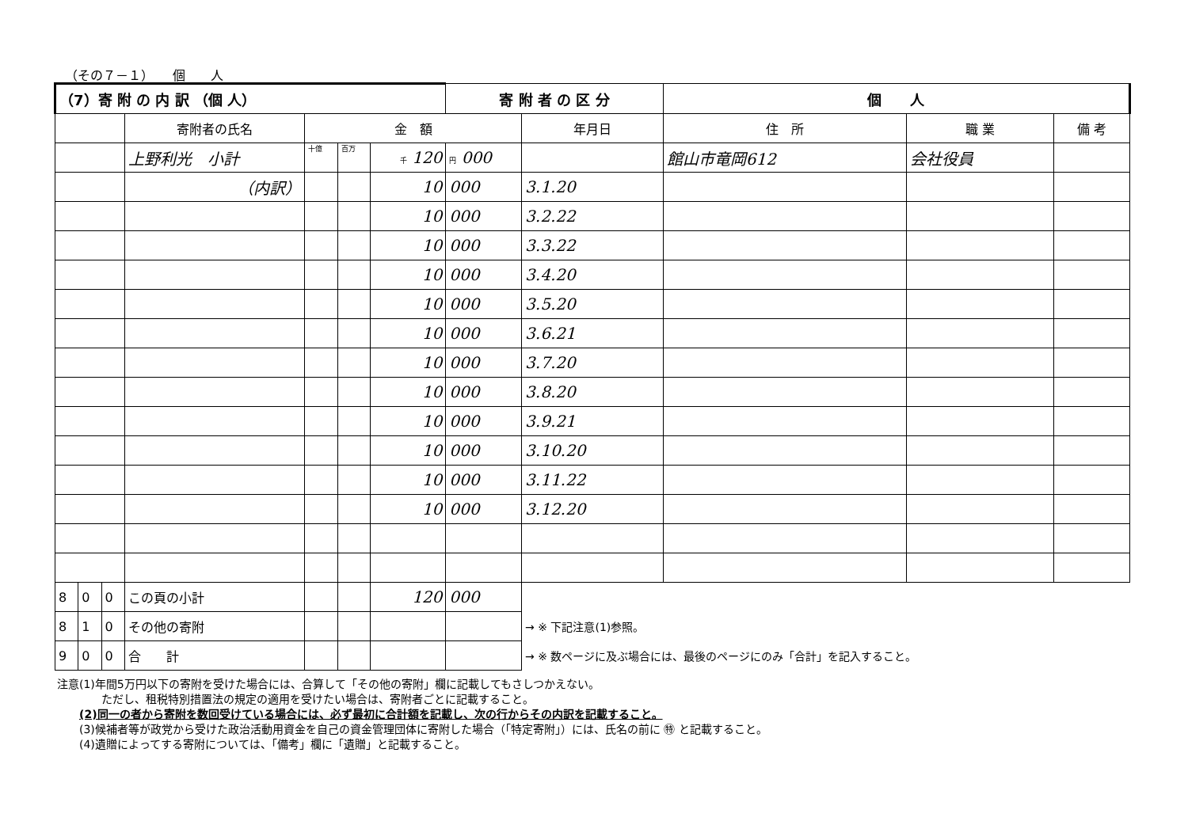（その７－１）　　個　　人
| （7）寄 附 の 内 訳 （個 人） | | | | | | | 寄 附 者 の 区 分 | | 個 人 | | |
| | | | 寄附者の氏名 | 金 額 | | | | 年月日 | 住 所 | 職 業 | 備 考 |
| | | | 上野利光 小計 | 十億 | 百万 | 千 120 | 円 000 | | 館山市竜岡612 | 会社役員 | |
| | | | （内訳） | | | 10 | 000 | 3.1.20 | | | |
| | | | | | | 10 | 000 | 3.2.22 | | | |
| | | | | | | 10 | 000 | 3.3.22 | | | |
| | | | | | | 10 | 000 | 3.4.20 | | | |
| | | | | | | 10 | 000 | 3.5.20 | | | |
| | | | | | | 10 | 000 | 3.6.21 | | | |
| | | | | | | 10 | 000 | 3.7.20 | | | |
| | | | | | | 10 | 000 | 3.8.20 | | | |
| | | | | | | 10 | 000 | 3.9.21 | | | |
| | | | | | | 10 | 000 | 3.10.20 | | | |
| | | | | | | 10 | 000 | 3.11.22 | | | |
| | | | | | | 10 | 000 | 3.12.20 | | | |
| 8 | 0 | 0 | この頁の小計 | | | 120 | 000 | | | | |
| 8 | 1 | 0 | その他の寄附 | | | | | → ※ 下記注意(1)参照。 | | | |
| 9 | 0 | 0 | 合 計 | | | | | → ※ 数ページに及ぶ場合には、最後のページにのみ「合計」を記入すること。 | | | |
注意(1)年間5万円以下の寄附を受けた場合には、合算して「その他の寄附」欄に記載してもさしつかえない。
　　　　ただし、租税特別措置法の規定の適用を受けたい場合は、寄附者ごとに記載すること。
　　(2)同一の者から寄附を数回受けている場合には、必ず最初に合計額を記載し、次の行からその内訳を記載すること。
　　(3)候補者等が政党から受けた政治活動用資金を自己の資金管理団体に寄附した場合（「特定寄附」）には、氏名の前に ㊕ と記載すること。
　　(4)遺贈によってする寄附については、「備考」欄に「遺贈」と記載すること。